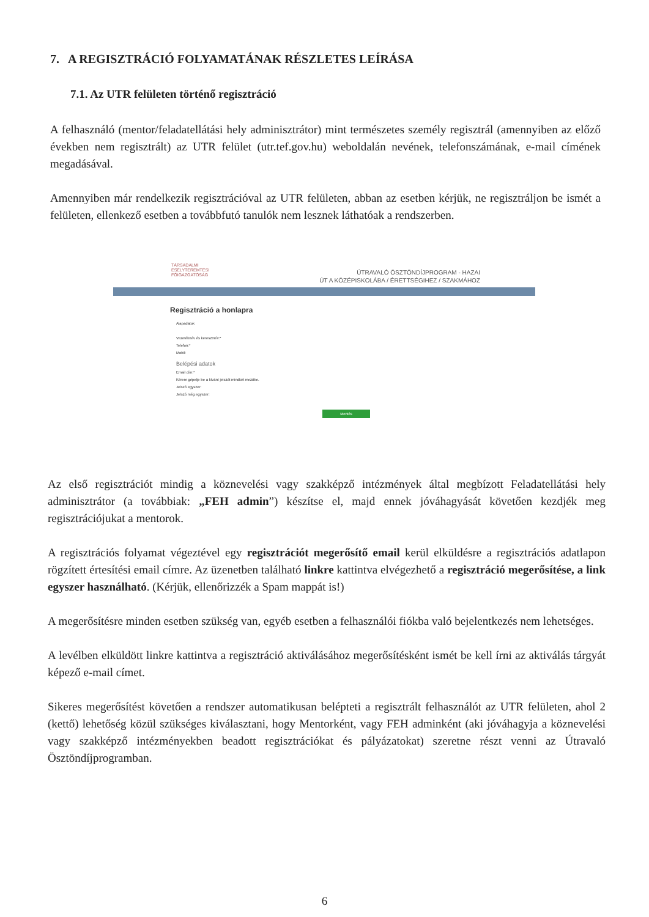7. A REGISZTRÁCIÓ FOLYAMATÁNAK RÉSZLETES LEÍRÁSA
7.1. Az UTR felületen történő regisztráció
A felhasználó (mentor/feladatellátási hely adminisztrátor) mint természetes személy regisztrál (amennyiben az előző években nem regisztrált) az UTR felület (utr.tef.gov.hu) weboldalán nevének, telefonszámának, e-mail címének megadásával.
Amennyiben már rendelkezik regisztrációval az UTR felületen, abban az esetben kérjük, ne regisztráljon be ismét a felületen, ellenkező esetben a továbbfutó tanulók nem lesznek láthatóak a rendszerben.
TÁRSADALMI
ESÉLYTEREMTÉSI
FŐIGAZGATÓSÁG
ÚTRAVALÓ ÖSZTÖNDÍJPROGRAM - HAZAI
ÚT A KÖZÉPISKOLÁBA / ÉRETTSÉGIHEZ / SZAKMÁHOZ
Regisztráció a honlapra
Alapadatok
Vezetéknév és keresztnév:*
Telefon:*
Mobil:
Belépési adatok
Email cím:*
Kérem gépelje be a kívánt jelszót mindkét mezőbe.
Jelszó egyszer:
Jelszó még egyszer:
Mentés
Az első regisztrációt mindig a köznevelési vagy szakképző intézmények által megbízott Feladatellátási hely adminisztrátor (a továbbiak: „FEH admin”) készítse el, majd ennek jóváhagyását követően kezdjék meg regisztrációjukat a mentorok.
A regisztrációs folyamat végeztével egy regisztrációt megerősítő email kerül elküldésre a regisztrációs adatlapon rögzített értesítési email címre. Az üzenetben található linkre kattintva elvégezhető a regisztráció megerősítése, a link egyszer használható. (Kérjük, ellenőrizzék a Spam mappát is!)
A megerősítésre minden esetben szükség van, egyéb esetben a felhasználói fiókba való bejelentkezés nem lehetséges.
A levélben elküldött linkre kattintva a regisztráció aktiválásához megerősítésként ismét be kell írni az aktiválás tárgyát képező e-mail címet.
Sikeres megerősítést követően a rendszer automatikusan belépteti a regisztrált felhasználót az UTR felületen, ahol 2 (kettő) lehetőség közül szükséges kiválasztani, hogy Mentorként, vagy FEH adminként (aki jóváhagyja a köznevelési vagy szakképző intézményekben beadott regisztrációkat és pályázatokat) szeretne részt venni az Útravaló Ösztöndíjprogramban.
6